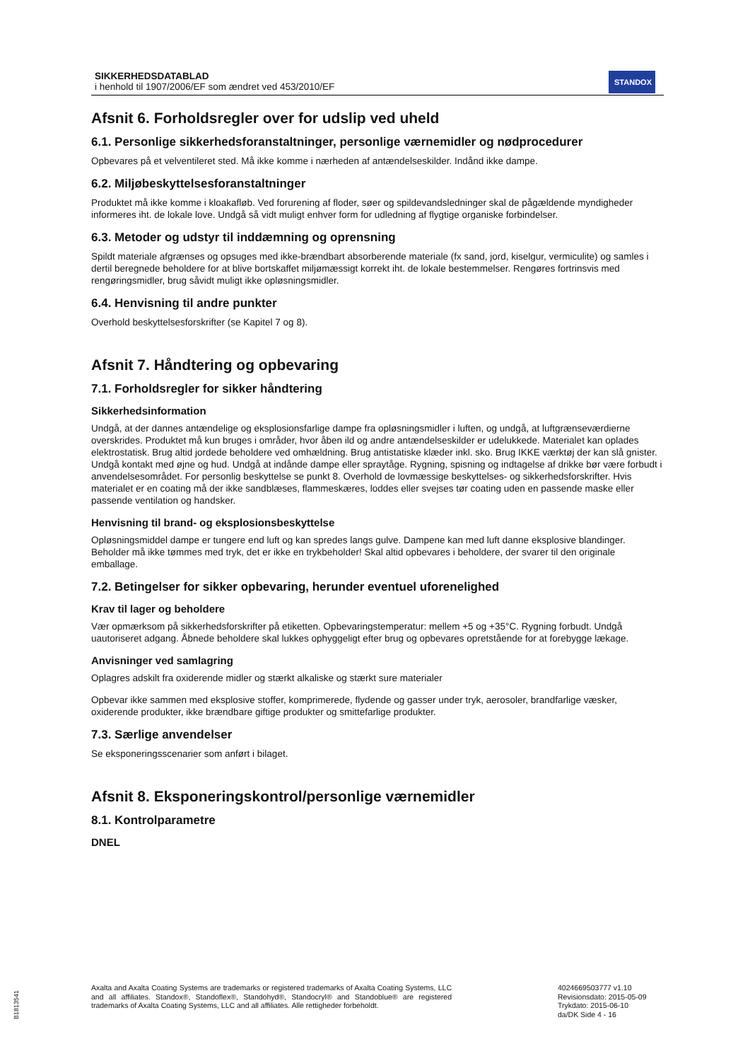SIKKERHEDSDATABLAD
i henhold til 1907/2006/EF som ændret ved 453/2010/EF
STANDOX
Afsnit 6. Forholdsregler over for udslip ved uheld
6.1. Personlige sikkerhedsforanstaltninger, personlige værnemidler og nødprocedurer
Opbevares på et velventileret sted. Må ikke komme i nærheden af antændelseskilder. Indånd ikke dampe.
6.2. Miljøbeskyttelsesforanstaltninger
Produktet må ikke komme i kloakafløb. Ved forurening af floder, søer og spildevandsledninger skal de pågældende myndigheder informeres iht. de lokale love. Undgå så vidt muligt enhver form for udledning af flygtige organiske forbindelser.
6.3. Metoder og udstyr til inddæmning og oprensning
Spildt materiale afgrænses og opsuges med ikke-brændbart absorberende materiale (fx sand, jord, kiselgur, vermiculite) og samles i dertil beregnede beholdere for at blive bortskaffet miljømæssigt korrekt iht. de lokale bestemmelser. Rengøres fortrinsvis med rengøringsmidler, brug såvidt muligt ikke opløsningsmidler.
6.4. Henvisning til andre punkter
Overhold beskyttelsesforskrifter (se Kapitel 7 og 8).
Afsnit 7. Håndtering og opbevaring
7.1. Forholdsregler for sikker håndtering
Sikkerhedsinformation
Undgå, at der dannes antændelige og eksplosionsfarlige dampe fra opløsningsmidler i luften, og undgå, at luftgrænseværdierne overskrides. Produktet må kun bruges i områder, hvor åben ild og andre antændelseskilder er udelukkede. Materialet kan oplades elektrostatisk. Brug altid jordede beholdere ved omhældning. Brug antistatiske klæder inkl. sko. Brug IKKE værktøj der kan slå gnister. Undgå kontakt med øjne og hud. Undgå at indånde dampe eller spraytåge. Rygning, spisning og indtagelse af drikke bør være forbudt i anvendelsesområdet. For personlig beskyttelse se punkt 8. Overhold de lovmæssige beskyttelses- og sikkerhedsforskrifter. Hvis materialet er en coating må der ikke sandblæses, flammeskæres, loddes eller svejses tør coating uden en passende maske eller passende ventilation og handsker.
Henvisning til brand- og eksplosionsbeskyttelse
Opløsningsmiddel dampe er tungere end luft og kan spredes langs gulve. Dampene kan med luft danne eksplosive blandinger. Beholder må ikke tømmes med tryk, det er ikke en trykbeholder! Skal altid opbevares i beholdere, der svarer til den originale emballage.
7.2. Betingelser for sikker opbevaring, herunder eventuel uforenelighed
Krav til lager og beholdere
Vær opmærksom på sikkerhedsforskrifter på etiketten. Opbevaringstemperatur: mellem +5 og +35°C. Rygning forbudt. Undgå uautoriseret adgang. Åbnede beholdere skal lukkes ophyggeligt efter brug og opbevares opretstående for at forebygge lækage.
Anvisninger ved samlagring
Oplagres adskilt fra oxiderende midler og stærkt alkaliske og stærkt sure materialer
Opbevar ikke sammen med eksplosive stoffer, komprimerede, flydende og gasser under tryk, aerosoler, brandfarlige væsker, oxiderende produkter, ikke brændbare giftige produkter og smittefarlige produkter.
7.3. Særlige anvendelser
Se eksponeringsscenarier som anført i bilaget.
Afsnit 8. Eksponeringskontrol/personlige værnemidler
8.1. Kontrolparametre
DNEL
Axalta and Axalta Coating Systems are trademarks or registered trademarks of Axalta Coating Systems, LLC and all affiliates. Standox®, Standoflex®, Standohyd®, Standocryl® and Standoblue® are registered trademarks of Axalta Coating Systems, LLC and all affiliates. Alle rettigheder forbeholdt.
4024669503777 v1.10
Revisionsdato: 2015-05-09
Trykdato: 2015-06-10
da/DK Side 4 - 16
B1813541